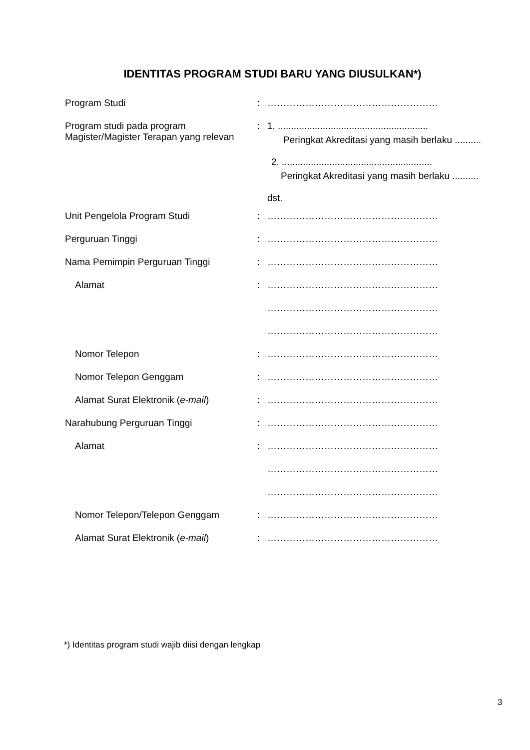IDENTITAS PROGRAM STUDI BARU YANG DIUSULKAN*)
| Program Studi | : | ……………………………………………… |
| Program studi pada program Magister/Magister Terapan yang relevan | : | 1. ......................................................... Peringkat Akreditasi yang masih berlaku .......... 2. ......................................................... Peringkat Akreditasi yang masih berlaku .......... dst. |
| Unit Pengelola Program Studi | : | ……………………………………………… |
| Perguruan Tinggi | : | ……………………………………………… |
| Nama Pemimpin Perguruan Tinggi | : | ……………………………………………… |
| Alamat | : | ……………………………………………… |
| | | ……………………………………………… |
| | | ……………………………………………… |
| Nomor Telepon | : | ……………………………………………… |
| Nomor Telepon Genggam | : | ……………………………………………… |
| Alamat Surat Elektronik ( e-mail ) | : | ……………………………………………… |
| Narahubung Perguruan Tinggi | : | ……………………………………………… |
| Alamat | : | ……………………………………………… |
| | | ……………………………………………… |
| | | ……………………………………………… |
| Nomor Telepon/Telepon Genggam | : | ……………………………………………… |
| Alamat Surat Elektronik ( e-mail ) | : | ……………………………………………… |
*) Identitas program studi wajib diisi dengan lengkap
3